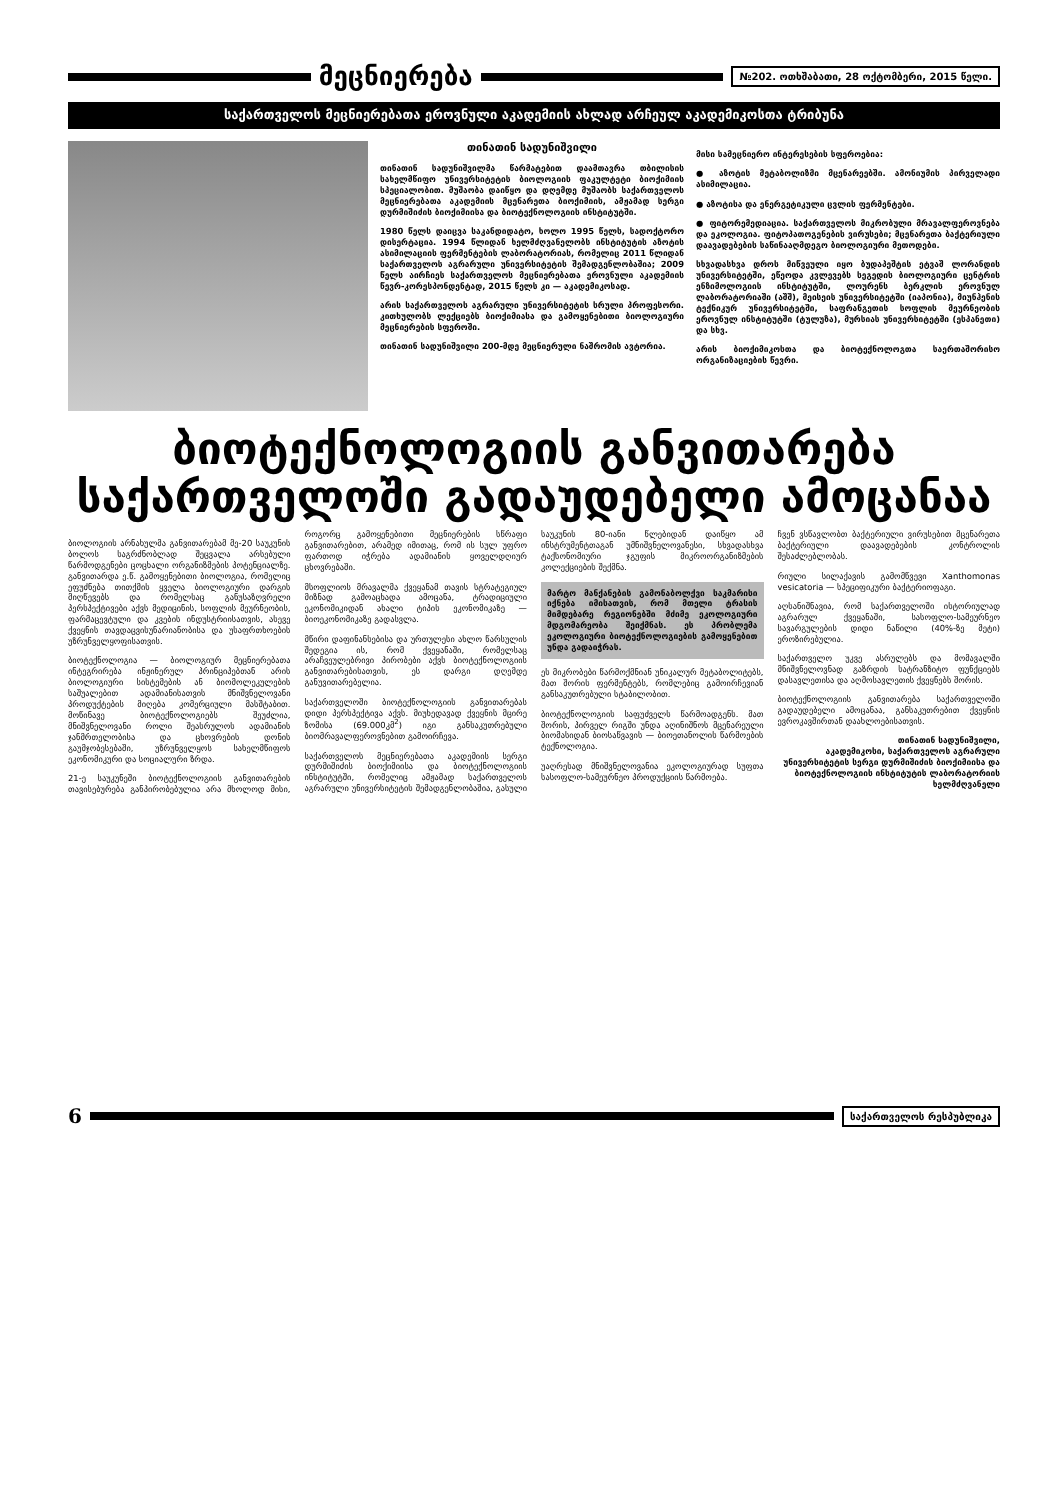მეცნიერება
№202. ოთხშაბათი, 28 ოქტომბერი, 2015 წელი.
საქართველოს მეცნიერებათა ეროვნული აკადემიის ახლად არჩეულ აკადემიკოსთა ტრიბუნა
თინათინ სადუნიშვილი
თინათინ სადუნიშვილმა წარმატებით დაამთავრა თბილისის სახელმწიფო უნივერსიტეტის ბიოლოგიის ფაკულტეტი ბიოქიმიის სპეციალობით. მუშაობა დაიწყო და დღემდე მუშაობს საქართველოს მეცნიერებათა აკადემიის მცენარეთა ბიოქიმიის, ამჟამად სერგი დურმიშიძის ბიოქიმიისა და ბიოტექნოლოგიის ინსტიტუტში.
1980 წელს დაიცვა საკანდიდატო, ხოლო 1995 წელს, სადოქტორო დისერტაცია. 1994 წლიდან ხელმძღვანელობს ინსტიტუტის აზოტის ასიმილაციის ფერმენტების ლაბორატორიას, რომელიც 2011 წლიდან საქართველოს აგრარული უნივერსიტეტის შემადგენლობაშია; 2009 წელს აირჩიეს საქართველოს მეცნიერებათა ეროვნული აკადემიის წევრ-კორესპონდენტად, 2015 წელს კი — აკადემიკოსად.
არის საქართველოს აგრარული უნივერსიტეტის სრული პროფესორი. კითხულობს ლექციებს ბიოქიმიასა და გამოყენებითი ბიოლოგიური მეცნიერების სფეროში.
თინათინ სადუნიშვილი 200-მდე მეცნიერული ნაშრომის ავტორია.
მისი სამეცნიერო ინტერესების სფეროებია:
● აზოტის მეტაბოლიზმი მცენარეებში. ამონიუმის პირველადი ასიმილაცია.
● აზოტისა და ენერგეტიკული ცვლის ფერმენტები.
● ფიტორემედიაცია. საქართველოს მიკრობული მრავალფეროვნება და ეკოლოგია. ფიტოპათოგენების ვირუსები; მცენარეთა ბაქტერიული დაავადებების საწინააღმდეგო ბიოლოგიური მეთოდები.
სხვადასხვა დროს მიწვეული იყო ბუდაპეშტის ეტვაშ ლორანდის უნივერსიტეტში, ეწეოდა კვლევებს სეგედის ბიოლოგიური ცენტრის ენზიმოლოგიის ინსტიტუტში, ლოურენს ბერკლის ეროვნულ ლაბორატორიაში (აშშ), მეისეის უნივერსიტეტში (იაპონია), მიუნჰენის ტექნიკურ უნივერსიტეტში, საფრანგეთის სოფლის მეურნეობის ეროვნულ ინსტიტუტში (ტულუზა), მურსიას უნივერსიტეტში (ესპანეთი) და სხვ.
არის ბიოქიმიკოსთა და ბიოტექნოლოგთა საერთაშორისო ორგანიზაციების წევრი.
ბიოტექნოლოგიის განვითარება საქართველოში გადაუდებელი ამოცანაა
ბიოლოგიის არნახულმა განვითარებამ მე-20 საუკუნის ბოლოს საგრძნობლად შეცვალა არსებული წარმოდგენები ცოცხალი ორგანიზმების პოტენციალზე. განვითარდა ე.წ. გამოყენებითი ბიოლოგია, რომელიც ეფუძნება თითქმის ყველა ბიოლოგიური დარგის მიღწევებს და რომელსაც განუსაზღვრელი პერსპექტივები აქვს მედიცინის, სოფლის მეურნეობის, ფარმაცევტული და კვების ინდუსტრიისათვის, ასევე ქვეყნის თავდაცვისუნარიანობისა და უსაფრთხოების უზრუნველყოფისათვის.
ბიოტექნოლოგია — ბიოლოგიურ მეცნიერებათა ინტეგრირება ინჟინერულ პრინციპებთან არის ბიოლოგიური სისტემების ან ბიომოლეკულების საშუალებით ადამიანისათვის მნიშვნელოვანი პროდუქტების მიღება კომერციული მასშტაბით. მოწინავე ბიოტექნოლოგიებს შეუძლია, მნიშვნელოვანი როლი შეასრულოს ადამიანის ჯანმრთელობისა და ცხოვრების დონის გაუმჯობესებაში, უზრუნველყოს სახელმწიფოს ეკონომიკური და სოციალური ზრდა.
21-ე საუკუნეში ბიოტექნოლოგიის განვითარების თავისებურება განპირობებულია არა მხოლოდ მისი, როგორც გამოყენებითი მეცნიერების სწრაფი განვითარებით, არამედ იმითაც, რომ ის სულ უფრო ფართოდ იჭრება ადამიანის ყოველდღიურ ცხოვრებაში.
მსოფლიოს მრავალმა ქვეყანამ თავის სტრატეგიულ მიზნად გამოაცხადა ამოცანა, ტრადიციული ეკონომიკიდან ახალი ტიპის ეკონომიკაზე — ბიოეკონომიკაზე გადასვლა.
მწირი დაფინანსებისა და ურთულესი ახლო წარსულის შედეგია ის, რომ ქვეყანაში, რომელსაც არაჩვეულებრივი პირობები აქვს ბიოტექნოლოგიის განვითარებისათვის, ეს დარგი დღემდე განუვითარებელია.
საქართველოში ბიოტექნოლოგიის განვითარებას დიდი პერსპექტივა აქვს. მიუხედავად ქვეყნის მცირე ზომისა (69.000კმ<sup>2</sup>) იგი განსაკუთრებული ბიომრავალფეროვნებით გამოირჩევა.
საქართველოს მეცნიერებათა აკადემიის სერგი დურმიშიძის ბიოქიმიისა და ბიოტექნოლოგიის ინსტიტუტში, რომელიც ამჟამად საქართველოს აგრარული უნივერსიტეტის შემადგენლობაშია, გასული საუკუნის 80-იანი წლებიდან დაიწყო ამ ინსტრუმენტთაგან უმნიშვნელოვანესი, სხვადასხვა ტაქსონომიური ჯგუფის მიკროორგანიზმების კოლექციების შექმნა.
მარტო მანქანების გამონაბოლქვი საკმარისი იქნება იმისათვის, რომ მთელი ტრასის მიმდებარე რეგიონებში მძიმე ეკოლოგიური მდგომარეობა შეიქმნას. ეს პრობლემა ეკოლოგიური ბიოტექნოლოგიების გამოყენებით უნდა გადაიჭრას.
ეს მიკრობები წარმოქმნიან უნიკალურ მეტაბოლიტებს, მათ შორის ფერმენტებს, რომლებიც გამოირჩევიან განსაკუთრებული სტაბილობით.
ბიოტექნოლოგიის საფუძველს წარმოადგენს. მათ შორის, პირველ რიგში უნდა აღინიშნოს მცენარეული ბიომასიდან ბიოსაწვავის — ბიოეთანოლის წარმოების ტექნოლოგია.
უაღრესად მნიშვნელოვანია ეკოლოგიურად სუფთა სასოფლო-სამეურნეო პროდუქციის წარმოება.
ჩვენ ვსწავლობთ ბაქტერიული ვირუსებით მცენარეთა ბაქტერიული დაავადებების კონტროლის შესაძლებლობას.
რიული სილაქავის გამომწვევი Xanthomonas vesicatoria — სპეციფიკური ბაქტერიოფაგი.
აღსანიშნავია, რომ საქართველოში ისტორიულად აგრარულ ქვეყანაში, სასოფლო-სამეურნეო სავარგულების დიდი ნაწილი (40%-ზე მეტი) ეროზირებულია.
საქართველო უკვე ასრულებს და მომავალში მნიშვნელოვნად გაზრდის სატრანზიტო ფუნქციებს დასავლეთისა და აღმოსავლეთის ქვეყნებს შორის.
ბიოტექნოლოგიის განვითარება საქართველოში გადაუდებელი ამოცანაა, განსაკუთრებით ქვეყნის ევროკავშირთან დაახლოებისათვის.
თინათინ სადუნიშვილი,
აკადემიკოსი, საქართველოს აგრარული უნივერსიტეტის სერგი დურმიშიძის ბიოქიმიისა და ბიოტექნოლოგიის ინსტიტუტის ლაბორატორიის ხელმძღვანელი
6
საქართველოს რესპუბლიკა